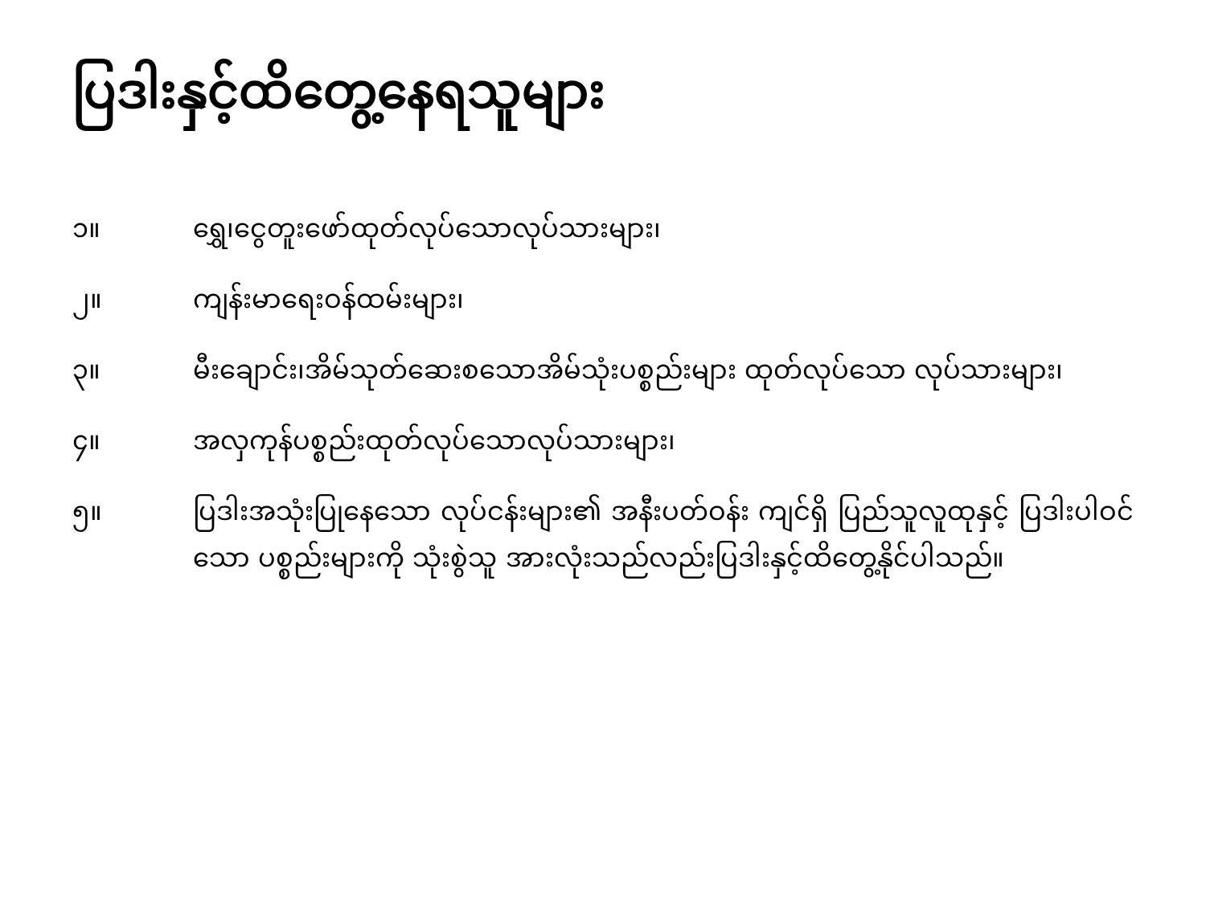ပြဒါးနှင့်ထိတွေ့နေရသူများ
၁။ ရွှေ၊ငွေတူးဖော်ထုတ်လုပ်သောလုပ်သားများ၊
၂။ ကျန်းမာရေးဝန်ထမ်းများ၊
၃။ မီးချောင်း၊အိမ်သုတ်ဆေးစသောအိမ်သုံးပစ္စည်းများ ထုတ်လုပ်သော လုပ်သားများ၊
၄။ အလှကုန်ပစ္စည်းထုတ်လုပ်သောလုပ်သားများ၊
၅။ ပြဒါးအသုံးပြုနေသော လုပ်ငန်းများ၏ အနီးပတ်ဝန်း ကျင်ရှိ ပြည်သူလူထုနှင့် ပြဒါးပါဝင်သော ပစ္စည်းများကို သုံးစွဲသူ အားလုံးသည်လည်းပြဒါးနှင့်ထိတွေ့နိုင်ပါသည်။